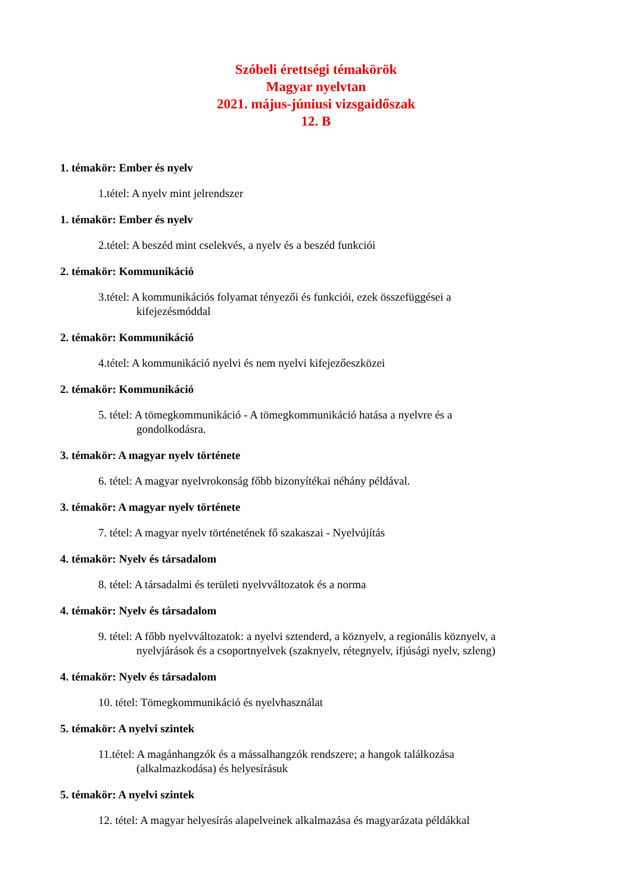Szóbeli érettségi témakörök
Magyar nyelvtan
2021. május-júniusi vizsgaidőszak
12. B
1. témakör: Ember és nyelv
1.tétel: A nyelv mint jelrendszer
1. témakör: Ember és nyelv
2.tétel: A beszéd mint cselekvés, a nyelv és a beszéd funkciói
2. témakör: Kommunikáció
3.tétel: A kommunikációs folyamat tényezői és funkciói, ezek összefüggései a
kifejezésmóddal
2. témakör: Kommunikáció
4.tétel: A kommunikáció nyelvi és nem nyelvi kifejezőeszközei
2. témakör: Kommunikáció
5. tétel: A tömegkommunikáció - A tömegkommunikáció hatása a nyelvre és a
gondolkodásra.
3. témakör: A magyar nyelv története
6. tétel: A magyar nyelvrokonság főbb bizonyítékai néhány példával.
3. témakör: A magyar nyelv története
7. tétel: A magyar nyelv történetének fő szakaszai - Nyelvújítás
4. témakör: Nyelv és társadalom
8. tétel: A társadalmi és területi nyelvváltozatok és a norma
4. témakör: Nyelv és társadalom
9. tétel: A főbb nyelvváltozatok: a nyelvi sztenderd, a köznyelv, a regionális köznyelv, a
nyelvjárások és a csoportnyelvek (szaknyelv, rétegnyelv, ifjúsági nyelv, szleng)
4. témakör: Nyelv és társadalom
10. tétel: Tömegkommunikáció és nyelvhasználat
5. témakör: A nyelvi szintek
11.tétel: A magánhangzók és a mássalhangzók rendszere; a hangok találkozása
(alkalmazkodása) és helyesírásuk
5. témakör: A nyelvi szintek
12. tétel: A magyar helyesírás alapelveinek alkalmazása és magyarázata példákkal